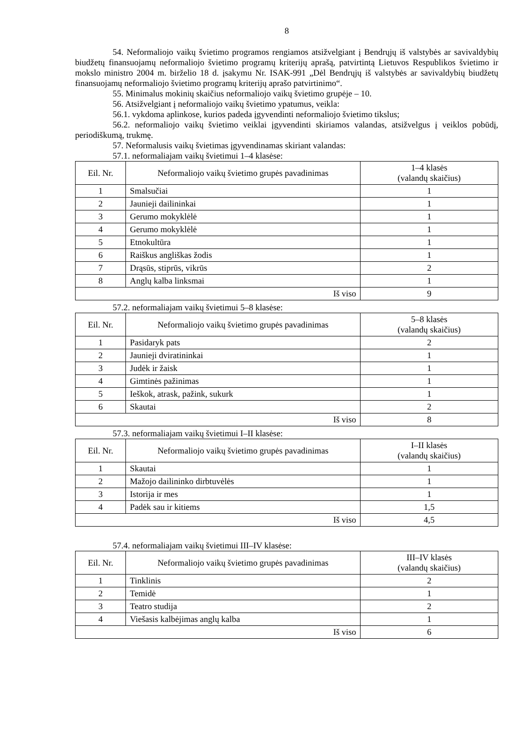8
54. Neformaliojo vaikų švietimo programos rengiamos atsižvelgiant į Bendrųjų iš valstybės ar savivaldybių biudžetų finansuojamų neformaliojo švietimo programų kriterijų aprašą, patvirtintą Lietuvos Respublikos švietimo ir mokslo ministro 2004 m. birželio 18 d. įsakymu Nr. ISAK-991 „Dėl Bendrųjų iš valstybės ar savivaldybių biudžetų finansuojamų neformaliojo švietimo programų kriterijų aprašo patvirtinimo“.
55. Minimalus mokinių skaičius neformaliojo vaikų švietimo grupėje – 10.
56. Atsižvelgiant į neformaliojo vaikų švietimo ypatumus, veikla:
56.1. vykdoma aplinkose, kurios padeda įgyvendinti neformaliojo švietimo tikslus;
56.2. neformaliojo vaikų švietimo veiklai įgyvendinti skiriamos valandas, atsižvelgus į veiklos pobūdį, periodiškumą, trukmę.
57. Neformalusis vaikų švietimas įgyvendinamas skiriant valandas:
57.1. neformaliajam vaikų švietimui 1–4 klasėse:
| Eil. Nr. | Neformaliojo vaikų švietimo grupės pavadinimas | 1–4 klasės (valandų skaičius) |
| --- | --- | --- |
| 1 | Smalsučiai | 1 |
| 2 | Jaunieji dailininkai | 1 |
| 3 | Gerumo mokyklėlė | 1 |
| 4 | Gerumo mokyklėlė | 1 |
| 5 | Etnokultūra | 1 |
| 6 | Raiškus angliškas žodis | 1 |
| 7 | Drąsūs, stiprūs, vikrūs | 2 |
| 8 | Anglų kalba linksmai | 1 |
| Iš viso | | 9 |
57.2. neformaliajam vaikų švietimui 5–8 klasėse:
| Eil. Nr. | Neformaliojo vaikų švietimo grupės pavadinimas | 5–8 klasės (valandų skaičius) |
| --- | --- | --- |
| 1 | Pasidaryk pats | 2 |
| 2 | Jaunieji dviratininkai | 1 |
| 3 | Judėk ir žaisk | 1 |
| 4 | Gimtinės pažinimas | 1 |
| 5 | Ieškok, atrask, pažink, sukurk | 1 |
| 6 | Skautai | 2 |
| Iš viso | | 8 |
57.3. neformaliajam vaikų švietimui I–II klasėse:
| Eil. Nr. | Neformaliojo vaikų švietimo grupės pavadinimas | I–II klasės (valandų skaičius) |
| --- | --- | --- |
| 1 | Skautai | 1 |
| 2 | Mažojo dailininko dirbtuvėlės | 1 |
| 3 | Istorija ir mes | 1 |
| 4 | Padėk sau ir kitiems | 1,5 |
| Iš viso | | 4,5 |
57.4. neformaliajam vaikų švietimui III–IV klasėse:
| Eil. Nr. | Neformaliojo vaikų švietimo grupės pavadinimas | III–IV klasės (valandų skaičius) |
| --- | --- | --- |
| 1 | Tinklinis | 2 |
| 2 | Temidė | 1 |
| 3 | Teatro studija | 2 |
| 4 | Viešasis kalbėjimas anglų kalba | 1 |
| Iš viso | | 6 |